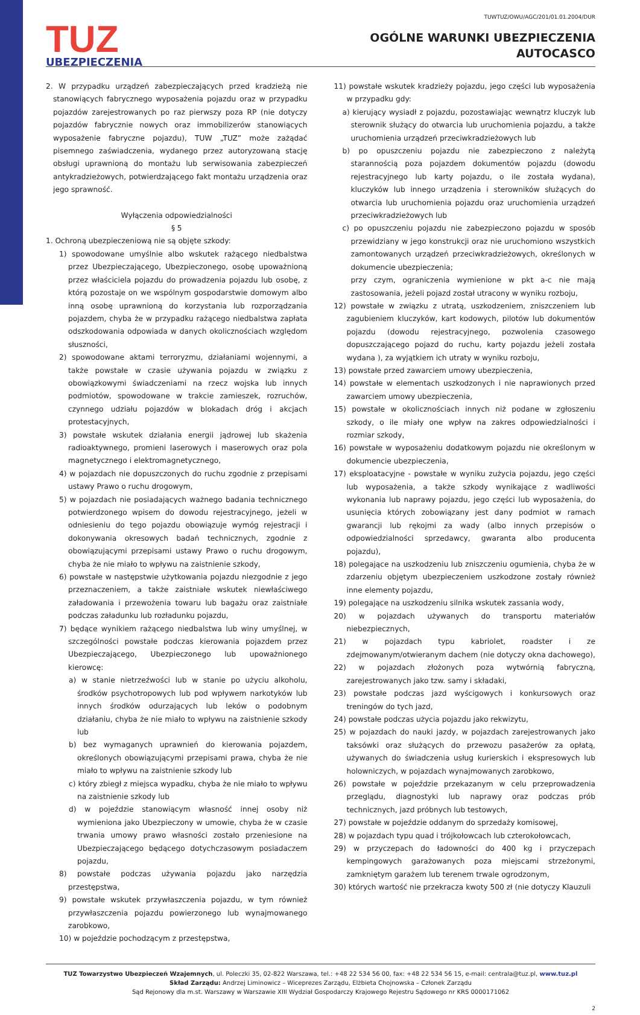TUZ
UBEZPIECZENIA
TUWTUZ/OWU/AGC/201/01.01.2004/DUR
OGÓLNE WARUNKI UBEZPIECZENIA
AUTOCASCO
2. W przypadku urządzeń zabezpieczających przed kradzieżą nie stanowiących fabrycznego wyposażenia pojazdu oraz w przypadku pojazdów zarejestrowanych po raz pierwszy poza RP (nie dotyczy pojazdów fabrycznie nowych oraz immobilizerów stanowiących wyposażenie fabryczne pojazdu), TUW „TUZ” może zażądać pisemnego zaświadczenia, wydanego przez autoryzowaną stację obsługi uprawnioną do montażu lub serwisowania zabezpieczeń antykradzieżowych, potwierdzającego fakt montażu urządzenia oraz jego sprawność.
Wyłączenia odpowiedzialności
§ 5
1. Ochroną ubezpieczeniową nie są objęte szkody:
1) spowodowane umyślnie albo wskutek rażącego niedbalstwa przez Ubezpieczającego, Ubezpieczonego, osobę upoważnioną przez właściciela pojazdu do prowadzenia pojazdu lub osobę, z którą pozostaje on we wspólnym gospodarstwie domowym albo inną osobę uprawnioną do korzystania lub rozporządzania pojazdem, chyba że w przypadku rażącego niedbalstwa zapłata odszkodowania odpowiada w danych okolicznościach względom słuszności,
2) spowodowane aktami terroryzmu, działaniami wojennymi, a także powstałe w czasie używania pojazdu w związku z obowiązkowymi świadczeniami na rzecz wojska lub innych podmiotów, spowodowane w trakcie zamieszek, rozruchów, czynnego udziału pojazdów w blokadach dróg i akcjach protestacyjnych,
3) powstałe wskutek działania energii jądrowej lub skażenia radioaktywnego, promieni laserowych i maserowych oraz pola magnetycznego i elektromagnetycznego,
4) w pojazdach nie dopuszczonych do ruchu zgodnie z przepisami ustawy Prawo o ruchu drogowym,
5) w pojazdach nie posiadających ważnego badania technicznego potwierdzonego wpisem do dowodu rejestracyjnego, jeżeli w odniesieniu do tego pojazdu obowiązuje wymóg rejestracji i dokonywania okresowych badań technicznych, zgodnie z obowiązującymi przepisami ustawy Prawo o ruchu drogowym, chyba że nie miało to wpływu na zaistnienie szkody,
6) powstałe w następstwie użytkowania pojazdu niezgodnie z jego przeznaczeniem, a także zaistniałe wskutek niewłaściwego załadowania i przewożenia towaru lub bagażu oraz zaistniałe podczas załadunku lub rozładunku pojazdu,
7) będące wynikiem rażącego niedbalstwa lub winy umyślnej, w szczególności powstałe podczas kierowania pojazdem przez Ubezpieczającego, Ubezpieczonego lub upoważnionego kierowcę:
a) w stanie nietrzeźwości lub w stanie po użyciu alkoholu, środków psychotropowych lub pod wpływem narkotyków lub innych środków odurzających lub leków o podobnym działaniu, chyba że nie miało to wpływu na zaistnienie szkody lub
b) bez wymaganych uprawnień do kierowania pojazdem, określonych obowiązującymi przepisami prawa, chyba że nie miało to wpływu na zaistnienie szkody lub
c) który zbiegł z miejsca wypadku, chyba że nie miało to wpływu na zaistnienie szkody lub
d) w pojeździe stanowiącym własność innej osoby niż wymieniona jako Ubezpieczony w umowie, chyba że w czasie trwania umowy prawo własności zostało przeniesione na Ubezpieczającego będącego dotychczasowym posiadaczem pojazdu,
8) powstałe podczas używania pojazdu jako narzędzia przestępstwa,
9) powstałe wskutek przywłaszczenia pojazdu, w tym również przywłaszczenia pojazdu powierzonego lub wynajmowanego zarobkowo,
10) w pojeździe pochodzącym z przestępstwa,
11) powstałe wskutek kradzieży pojazdu, jego części lub wyposażenia w przypadku gdy:
a) kierujący wysiadł z pojazdu, pozostawiając wewnątrz kluczyk lub sterownik służący do otwarcia lub uruchomienia pojazdu, a także uruchomienia urządzeń przeciwkradzieżowych lub
b) po opuszczeniu pojazdu nie zabezpieczono z należytą starannością poza pojazdem dokumentów pojazdu (dowodu rejestracyjnego lub karty pojazdu, o ile została wydana), kluczyków lub innego urządzenia i sterowników służących do otwarcia lub uruchomienia pojazdu oraz uruchomienia urządzeń przeciwkradzieżowych lub
c) po opuszczeniu pojazdu nie zabezpieczono pojazdu w sposób przewidziany w jego konstrukcji oraz nie uruchomiono wszystkich zamontowanych urządzeń przeciwkradzieżowych, określonych w dokumencie ubezpieczenia;
przy czym, ograniczenia wymienione w pkt a-c nie mają zastosowania, jeżeli pojazd został utracony w wyniku rozboju,
12) powstałe w związku z utratą, uszkodzeniem, zniszczeniem lub zagubieniem kluczyków, kart kodowych, pilotów lub dokumentów pojazdu (dowodu rejestracyjnego, pozwolenia czasowego dopuszczającego pojazd do ruchu, karty pojazdu jeżeli została wydana ), za wyjątkiem ich utraty w wyniku rozboju,
13) powstałe przed zawarciem umowy ubezpieczenia,
14) powstałe w elementach uszkodzonych i nie naprawionych przed zawarciem umowy ubezpieczenia,
15) powstałe w okolicznościach innych niż podane w zgłoszeniu szkody, o ile miały one wpływ na zakres odpowiedzialności i rozmiar szkody,
16) powstałe w wyposażeniu dodatkowym pojazdu nie określonym w dokumencie ubezpieczenia,
17) eksploatacyjne - powstałe w wyniku zużycia pojazdu, jego części lub wyposażenia, a także szkody wynikające z wadliwości wykonania lub naprawy pojazdu, jego części lub wyposażenia, do usunięcia których zobowiązany jest dany podmiot w ramach gwarancji lub rękojmi za wady (albo innych przepisów o odpowiedzialności sprzedawcy, gwaranta albo producenta pojazdu),
18) polegające na uszkodzeniu lub zniszczeniu ogumienia, chyba że w zdarzeniu objętym ubezpieczeniem uszkodzone zostały również inne elementy pojazdu,
19) polegające na uszkodzeniu silnika wskutek zassania wody,
20) w pojazdach używanych do transportu materiałów niebezpiecznych,
21) w pojazdach typu kabriolet, roadster i ze zdejmowanym/otwieranym dachem (nie dotyczy okna dachowego),
22) w pojazdach złożonych poza wytwórnią fabryczną, zarejestrowanych jako tzw. samy i składaki,
23) powstałe podczas jazd wyścigowych i konkursowych oraz treningów do tych jazd,
24) powstałe podczas użycia pojazdu jako rekwizytu,
25) w pojazdach do nauki jazdy, w pojazdach zarejestrowanych jako taksówki oraz służących do przewozu pasażerów za opłatą, używanych do świadczenia usług kurierskich i ekspresowych lub holowniczych, w pojazdach wynajmowanych zarobkowo,
26) powstałe w pojeździe przekazanym w celu przeprowadzenia przeglądu, diagnostyki lub naprawy oraz podczas prób technicznych, jazd próbnych lub testowych,
27) powstałe w pojeździe oddanym do sprzedaży komisowej,
28) w pojazdach typu quad i trójkołowcach lub czterokołowcach,
29) w przyczepach do ładowności do 400 kg i przyczepach kempingowych garażowanych poza miejscami strzeżonymi, zamkniętym garażem lub terenem trwale ogrodzonym,
30) których wartość nie przekracza kwoty 500 zł (nie dotyczy Klauzuli
TUZ Towarzystwo Ubezpieczeń Wzajemnych, ul. Poleczki 35, 02-822 Warszawa, tel.: +48 22 534 56 00, fax: +48 22 534 56 15, e-mail: centrala@tuz.pl, www.tuz.pl
Skład Zarządu: Andrzej Liminowicz – Wiceprezes Zarządu, Elżbieta Chojnowska – Członek Zarządu
Sąd Rejonowy dla m.st. Warszawy w Warszawie XIII Wydział Gospodarczy Krajowego Rejestru Sądowego nr KRS 0000171062
2